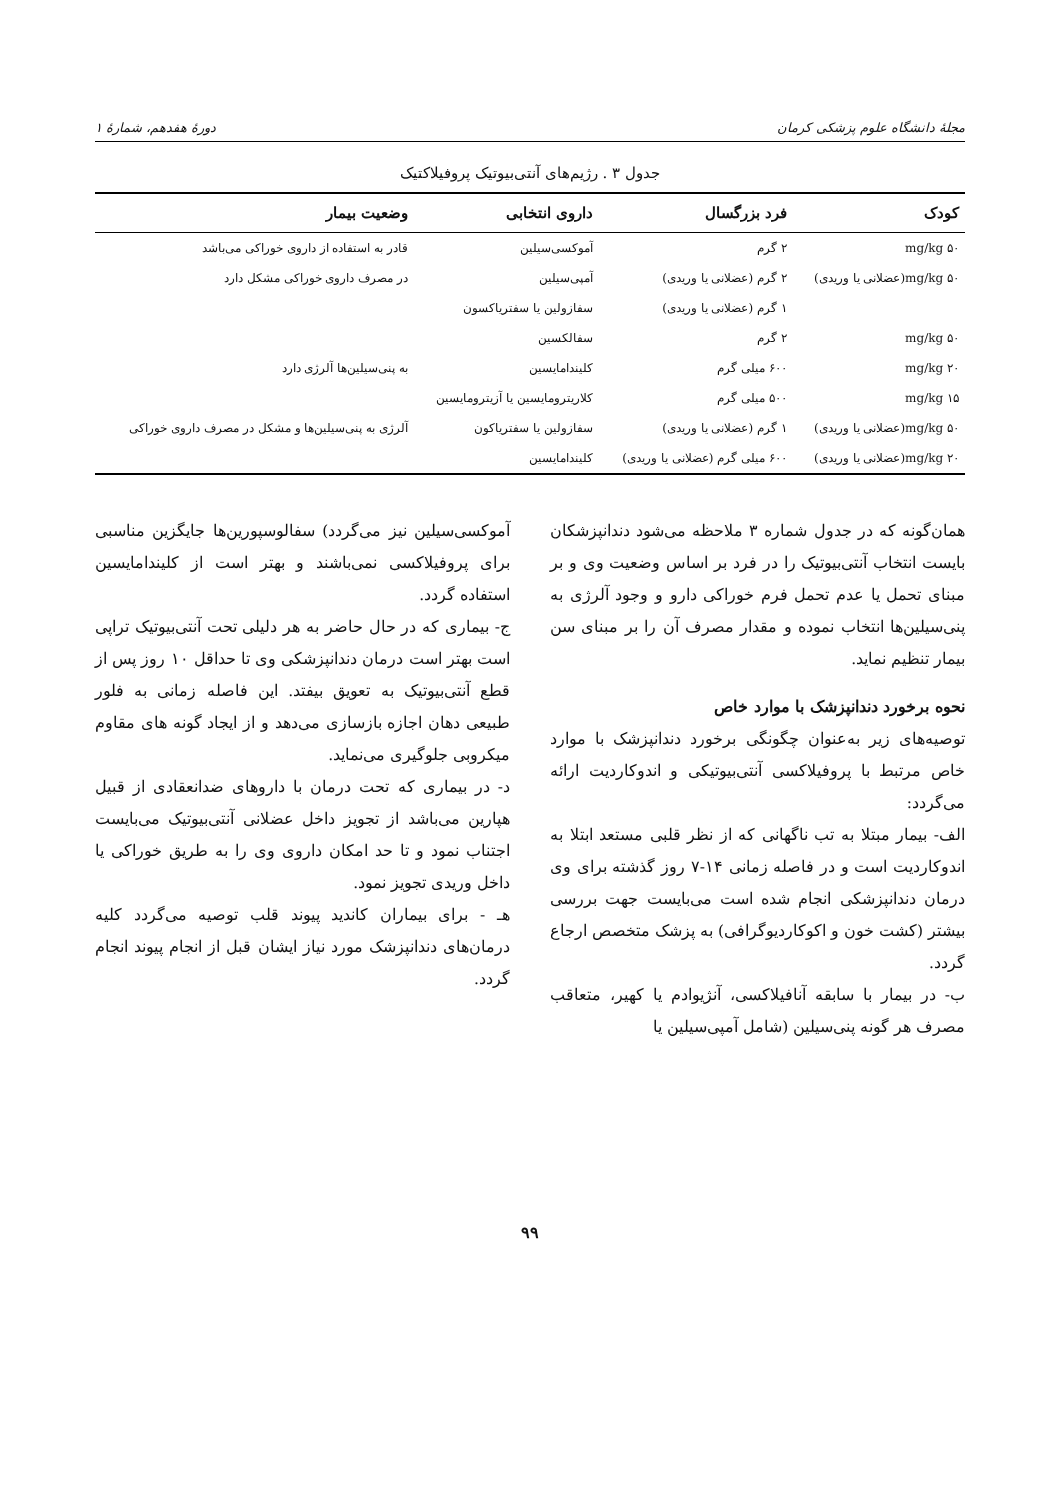مجلهٔ دانشگاه علوم پزشکی کرمان دورهٔ هفدهم، شمارهٔ ۱
جدول ۳ . رژیم‌های آنتی‌بیوتیک پروفیلاکتیک
| کودک | فرد بزرگسال | داروی انتخابی | وضعیت بیمار |
| --- | --- | --- | --- |
| ۵۰ mg/kg | ۲ گرم | آموکسی‌سیلین | قادر به استفاده از داروی خوراکی می‌باشد |
| ۵۰ mg/kg(عضلانی یا وریدی) | ۲ گرم (عضلانی یا وریدی) | آمپی‌سیلین | در مصرف داروی خوراکی مشکل دارد |
| | ۱ گرم (عضلانی یا وریدی) | سفازولین یا سفتریاکسون | |
| ۵۰ mg/kg | ۲ گرم | سفالکسین | |
| ۲۰ mg/kg | ۶۰۰ میلی گرم | کلیندامایسین | به پنی‌سیلین‌ها آلرژی دارد |
| ۱۵ mg/kg | ۵۰۰ میلی گرم | کلاریترومایسین یا آزیترومایسین | |
| ۵۰ mg/kg(عضلانی یا وریدی) | ۱ گرم (عضلانی یا وریدی) | سفازولین یا سفتریاکون | آلرژی به پنی‌سیلین‌ها و مشکل در مصرف داروی خوراکی |
| ۲۰ mg/kg(عضلانی یا وریدی) | ۶۰۰ میلی گرم (عضلانی یا وریدی) | کلیندامایسین | |
همان‌گونه که در جدول شماره ۳ ملاحظه می‌شود دندانپزشکان بایست انتخاب آنتی‌بیوتیک را در فرد بر اساس وضعیت وی و بر مبنای تحمل یا عدم تحمل فرم خوراکی دارو و وجود آلرژی به پنی‌سیلین‌ها انتخاب نموده و مقدار مصرف آن را بر مبنای سن بیمار تنظیم نماید.
نحوه برخورد دندانپزشک با موارد خاص
توصیه‌های زیر به‌عنوان چگونگی برخورد دندانپزشک با موارد خاص مرتبط با پروفیلاکسی آنتی‌بیوتیکی و اندوکاردیت ارائه می‌گردد:
الف- بیمار مبتلا به تب ناگهانی که از نظر قلبی مستعد ابتلا به اندوکاردیت است و در فاصله زمانی ۱۴-۷ روز گذشته برای وی درمان دندانپزشکی انجام شده است می‌بایست جهت بررسی بیشتر (کشت خون و اکوکاردیوگرافی) به پزشک متخصص ارجاع گردد.
ب- در بیمار با سابقه آنافیلاکسی، آنژیوادم یا کهیر، متعاقب مصرف هر گونه پنی‌سیلین (شامل آمپی‌سیلین یا
آموکسی‌سیلین نیز می‌گردد) سفالوسپورین‌ها جایگزین مناسبی برای پروفیلاکسی نمی‌باشند و بهتر است از کلیندامایسین استفاده گردد.
ج- بیماری که در حال حاضر به هر دلیلی تحت آنتی‌بیوتیک تراپی است بهتر است درمان دندانپزشکی وی تا حداقل ۱۰ روز پس از قطع آنتی‌بیوتیک به تعویق بیفتد. این فاصله زمانی به فلور طبیعی دهان اجازه بازسازی می‌دهد و از ایجاد گونه های مقاوم میکروبی جلوگیری می‌نماید.
د- در بیماری که تحت درمان با داروهای ضدانعقادی از قبیل هپارین می‌باشد از تجویز داخل عضلانی آنتی‌بیوتیک می‌بایست اجتناب نمود و تا حد امکان داروی وی را به طریق خوراکی یا داخل وریدی تجویز نمود.
هـ - برای بیماران کاندید پیوند قلب توصیه می‌گردد کلیه درمان‌های دندانپزشک مورد نیاز ایشان قبل از انجام پیوند انجام گردد.
۹۹